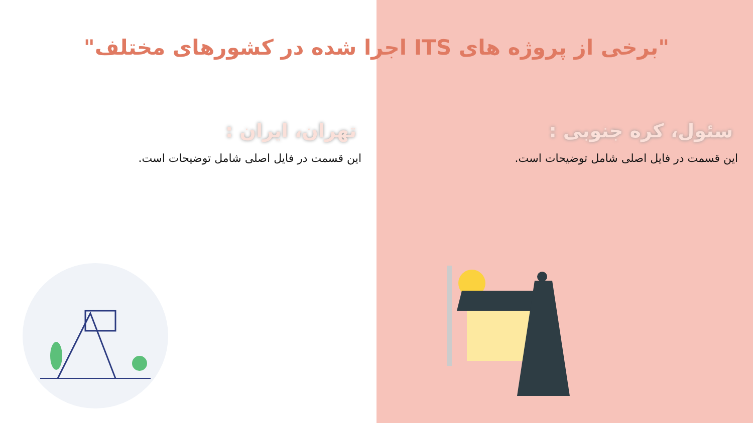"برخی از پروژه های ITS اجرا شده در کشورهای مختلف"
سئول، کره جنوبی :
این قسمت در فایل اصلی شامل توضیحات است.
تهران، ایران :
این قسمت در فایل اصلی شامل توضیحات است.